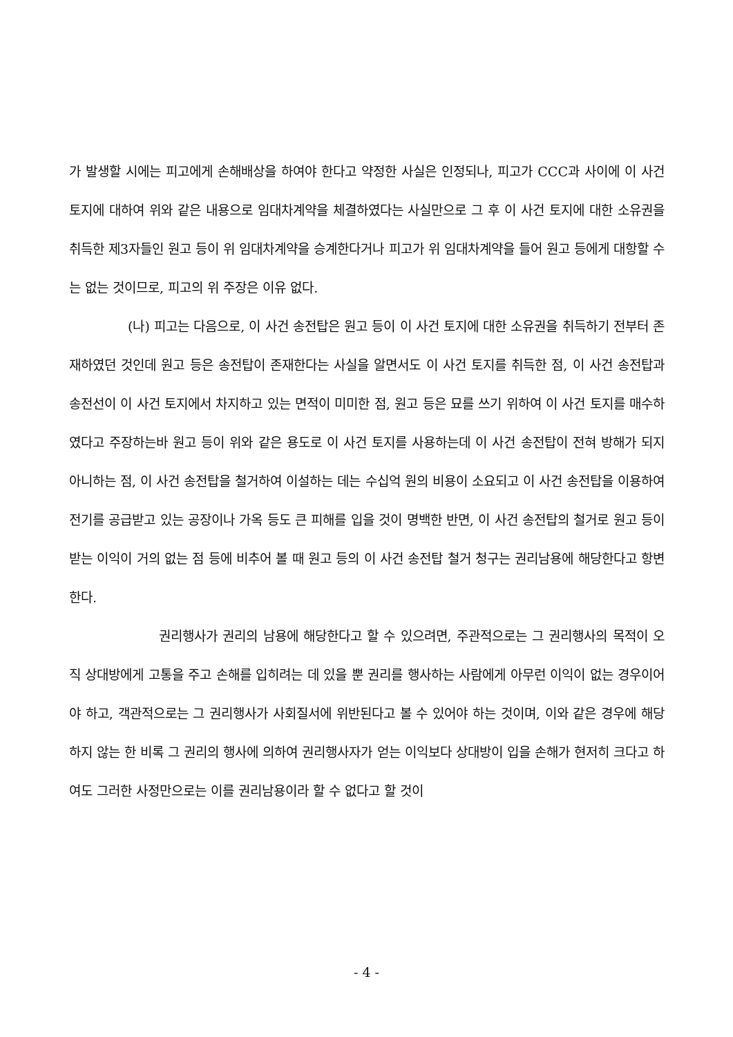가 발생할 시에는 피고에게 손해배상을 하여야 한다고 약정한 사실은 인정되나, 피고가 CCC과 사이에 이 사건 토지에 대하여 위와 같은 내용으로 임대차계약을 체결하였다는 사실만으로 그 후 이 사건 토지에 대한 소유권을 취득한 제3자들인 원고 등이 위 임대차계약을 승계한다거나 피고가 위 임대차계약을 들어 원고 등에게 대항할 수는 없는 것이므로, 피고의 위 주장은 이유 없다.
(나) 피고는 다음으로, 이 사건 송전탑은 원고 등이 이 사건 토지에 대한 소유권을 취득하기 전부터 존재하였던 것인데 원고 등은 송전탑이 존재한다는 사실을 알면서도 이 사건 토지를 취득한 점, 이 사건 송전탑과 송전선이 이 사건 토지에서 차지하고 있는 면적이 미미한 점, 원고 등은 묘를 쓰기 위하여 이 사건 토지를 매수하였다고 주장하는바 원고 등이 위와 같은 용도로 이 사건 토지를 사용하는데 이 사건 송전탑이 전혀 방해가 되지 아니하는 점, 이 사건 송전탑을 철거하여 이설하는 데는 수십억 원의 비용이 소요되고 이 사건 송전탑을 이용하여 전기를 공급받고 있는 공장이나 가옥 등도 큰 피해를 입을 것이 명백한 반면, 이 사건 송전탑의 철거로 원고 등이 받는 이익이 거의 없는 점 등에 비추어 볼 때 원고 등의 이 사건 송전탑 철거 청구는 권리남용에 해당한다고 항변한다.
권리행사가 권리의 남용에 해당한다고 할 수 있으려면, 주관적으로는 그 권리행사의 목적이 오직 상대방에게 고통을 주고 손해를 입히려는 데 있을 뿐 권리를 행사하는 사람에게 아무런 이익이 없는 경우이어야 하고, 객관적으로는 그 권리행사가 사회질서에 위반된다고 볼 수 있어야 하는 것이며, 이와 같은 경우에 해당하지 않는 한 비록 그 권리의 행사에 의하여 권리행사자가 얻는 이익보다 상대방이 입을 손해가 현저히 크다고 하여도 그러한 사정만으로는 이를 권리남용이라 할 수 없다고 할 것이
- 4 -